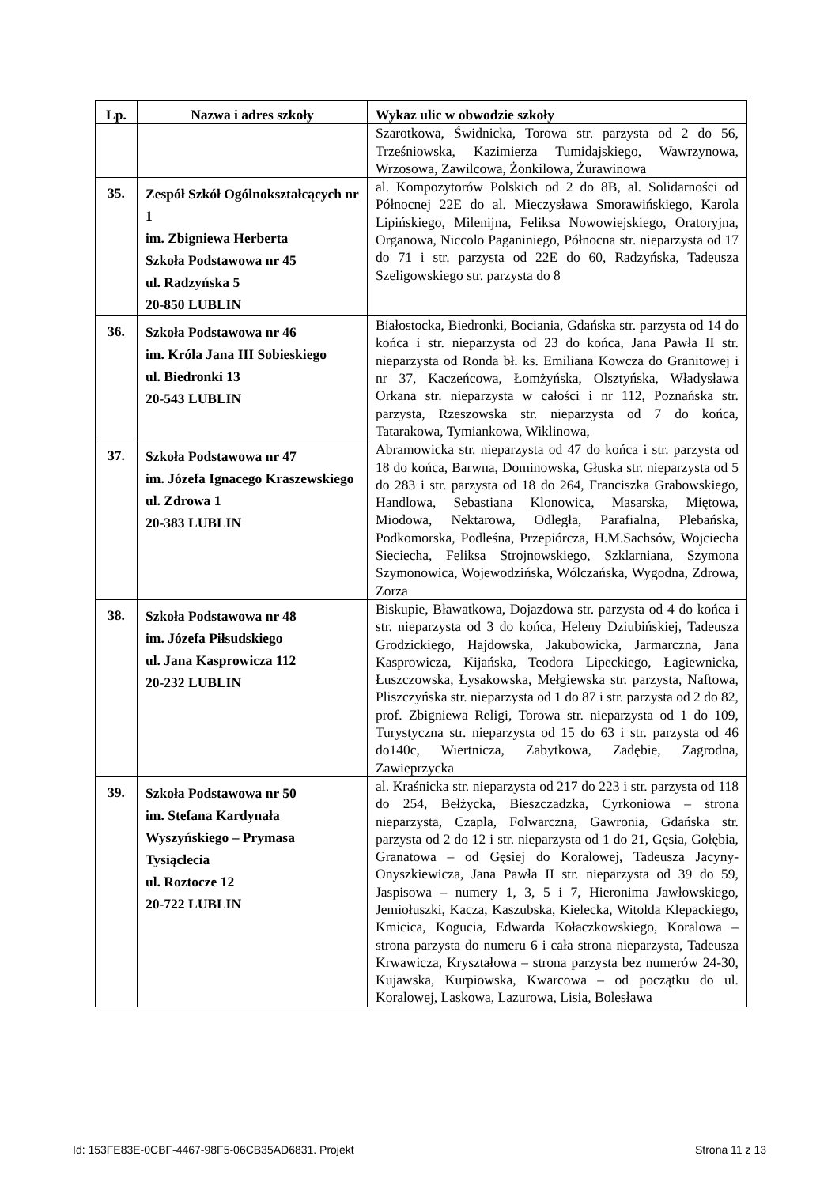| Lp. | Nazwa i adres szkoły | Wykaz ulic w obwodzie szkoły |
| --- | --- | --- |
| | | Szarotkowa, Świdnicka, Torowa str. parzysta od 2 do 56, Trześniowska, Kazimierza Tumidajskiego, Wawrzynowa, Wrzosowa, Zawilcowa, Żonkilowa, Żurawinowa |
| 35. | Zespół Szkół Ogólnokształcących nr 1 im. Zbigniewa Herberta Szkoła Podstawowa nr 45 ul. Radzyńska 5 20-850 LUBLIN | al. Kompozytorów Polskich od 2 do 8B, al. Solidarności od Północnej 22E do al. Mieczysława Smorawińskiego, Karola Lipińskiego, Milenijna, Feliksa Nowowiejskiego, Oratoryjna, Organowa, Niccolo Paganiniego, Północna str. nieparzysta od 17 do 71 i str. parzysta od 22E do 60, Radzyńska, Tadeusza Szeligowskiego str. parzysta do 8 |
| 36. | Szkoła Podstawowa nr 46 im. Króla Jana III Sobieskiego ul. Biedronki 13 20-543 LUBLIN | Białostocka, Biedronki, Bociania, Gdańska str. parzysta od 14 do końca i str. nieparzysta od 23 do końca, Jana Pawła II str. nieparzysta od Ronda bł. ks. Emiliana Kowcza do Granitowej i nr 37, Kaczeńcowa, Łomżyńska, Olsztyńska, Władysława Orkana str. nieparzysta w całości i nr 112, Poznańska str. parzysta, Rzeszowska str. nieparzysta od 7 do końca, Tatarakowa, Tymiankowa, Wiklinowa, |
| 37. | Szkoła Podstawowa nr 47 im. Józefa Ignacego Kraszewskiego ul. Zdrowa 1 20-383 LUBLIN | Abramowicka str. nieparzysta od 47 do końca i str. parzysta od 18 do końca, Barwna, Dominowska, Głuska str. nieparzysta od 5 do 283 i str. parzysta od 18 do 264, Franciszka Grabowskiego, Handlowa, Sebastiana Klonowica, Masarska, Miętowa, Miodowa, Nektarowa, Odległa, Parafialna, Plebańska, Podkomorska, Podleśna, Przepiórcza, H.M.Sachsów, Wojciecha Sieciecha, Feliksa Strojnowskiego, Szklarniana, Szymona Szymonowica, Wojewodzińska, Wólczańska, Wygodna, Zdrowa, Zorza |
| 38. | Szkoła Podstawowa nr 48 im. Józefa Piłsudskiego ul. Jana Kasprowicza 112 20-232 LUBLIN | Biskupie, Bławatkowa, Dojazdowa str. parzysta od 4 do końca i str. nieparzysta od 3 do końca, Heleny Dziubińskiej, Tadeusza Grodzickiego, Hajdowska, Jakubowicka, Jarmarczna, Jana Kasprowicza, Kijańska, Teodora Lipeckiego, Łagiewnicka, Łuszczowska, Łysakowska, Mełgiewska str. parzysta, Naftowa, Pliszczyńska str. nieparzysta od 1 do 87 i str. parzysta od 2 do 82, prof. Zbigniewa Religi, Torowa str. nieparzysta od 1 do 109, Turystyczna str. nieparzysta od 15 do 63 i str. parzysta od 46 do140c, Wiertnicza, Zabytkowa, Zadębie, Zagrodna, Zawieprzycka |
| 39. | Szkoła Podstawowa nr 50 im. Stefana Kardynała Wyszyńskiego – Prymasa Tysiąclecia ul. Roztocze 12 20-722 LUBLIN | al. Kraśnicka str. nieparzysta od 217 do 223 i str. parzysta od 118 do 254, Bełżycka, Bieszczadzka, Cyrkoniowa – strona nieparzysta, Czapla, Folwarczna, Gawronia, Gdańska str. parzysta od 2 do 12 i str. nieparzysta od 1 do 21, Gęsia, Gołębia, Granatowa – od Gęsiej do Koralowej, Tadeusza Jacyny-Onyszkiewicza, Jana Pawła II str. nieparzysta od 39 do 59, Jaspisowa – numery 1, 3, 5 i 7, Hieronima Jawłowskiego, Jemiołuszki, Kacza, Kaszubska, Kielecka, Witolda Klepackiego, Kmicica, Kogucia, Edwarda Kołaczkowskiego, Koralowa – strona parzysta do numeru 6 i cała strona nieparzysta, Tadeusza Krwawicza, Kryształowa – strona parzysta bez numerów 24-30, Kujawska, Kurpiowska, Kwarcowa – od początku do ul. Koralowej, Laskowa, Lazurowa, Lisia, Bolesława |
Id: 153FE83E-0CBF-4467-98F5-06CB35AD6831. Projekt
Strona 11 z 13